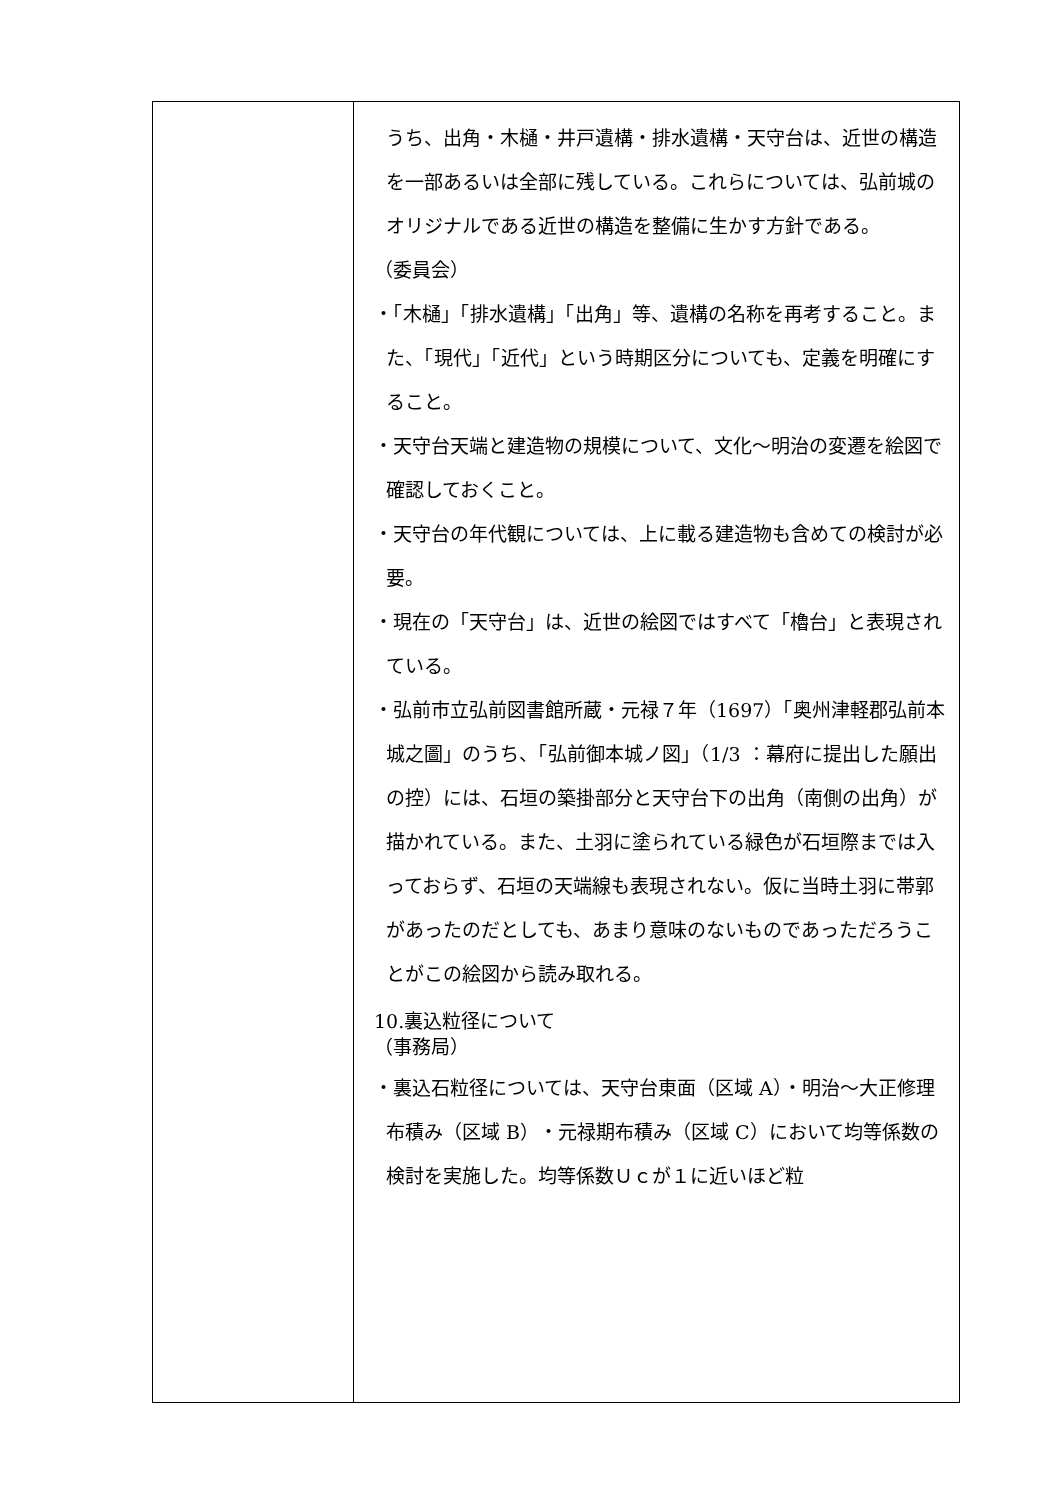| | うち、出角・木樋・井戸遺構・排水遺構・天守台は、近世の構造を一部あるいは全部に残している。これらについては、弘前城のオリジナルである近世の構造を整備に生かす方針である。 （委員会） ・「木樋」「排水遺構」「出角」等、遺構の名称を再考すること。また、「現代」「近代」という時期区分についても、定義を明確にすること。 ・天守台天端と建造物の規模について、文化～明治の変遷を絵図で確認しておくこと。 ・天守台の年代観については、上に載る建造物も含めての検討が必要。 ・現在の「天守台」は、近世の絵図ではすべて「櫓台」と表現されている。 ・弘前市立弘前図書館所蔵・元禄７年（1697）「奥州津軽郡弘前本城之圖」のうち、「弘前御本城ノ図」（1/3 ：幕府に提出した願出の控）には、石垣の築掛部分と天守台下の出角（南側の出角）が描かれている。また、土羽に塗られている緑色が石垣際までは入っておらず、石垣の天端線も表現されない。仮に当時土羽に帯郭があったのだとしても、あまり意味のないものであっただろうことがこの絵図から読み取れる。 10.裏込粒径について （事務局） ・裏込石粒径については、天守台東面（区域 A）・明治～大正修理布積み（区域 B）・元禄期布積み（区域 C）において均等係数の検討を実施した。均等係数Ｕｃが１に近いほど粒 |